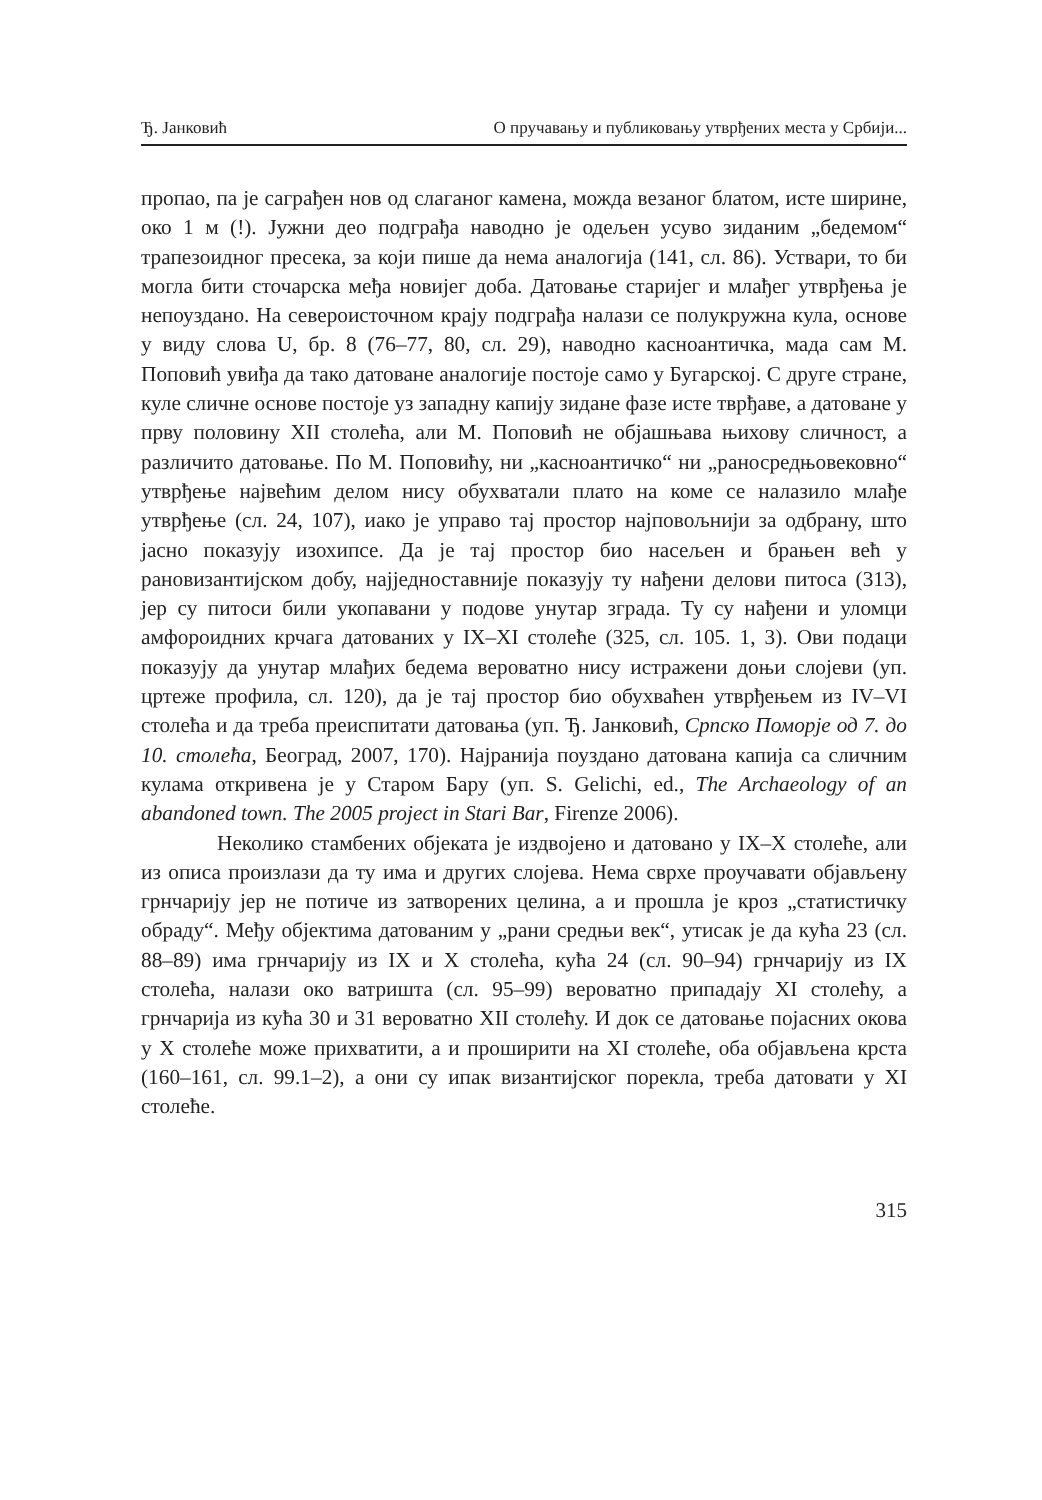Ђ. Јанковић О пручавању и публиковању утврђених места у Србији...
пропао, па је саграђен нов од слаганог камена, можда везаног блатом, исте ширине, око 1 м (!). Јужни део подграђа наводно је одељен усуво зиданим „бедемом“ трапезоидног пресека, за који пише да нема аналогија (141, сл. 86). Уствари, то би могла бити сточарска међа новијег доба. Датовање старијег и млађег утврђења је непоуздано. На североисточном крају подграђа налази се полукружна кула, основе у виду слова U, бр. 8 (76–77, 80, сл. 29), наводно касноантичка, мада сам М. Поповић увиђа да тако датоване аналогије постоје само у Бугарској. С друге стране, куле сличне основе постоје уз западну капију зидане фазе исте тврђаве, а датоване у прву половину XII столећа, али М. Поповић не објашњава њихову сличност, а различито датовање. По М. Поповићу, ни „касноантичко“ ни „раносредњовековно“ утврђење највећим делом нису обухватали плато на коме се налазило млађе утврђење (сл. 24, 107), иако је управо тај простор најповољнији за одбрану, што јасно показују изохипсе. Да је тај простор био насељен и брањен већ у рановизантијском добу, најједноставније показују ту нађени делови питоса (313), јер су питоси били укопавани у подове унутар зграда. Ту су нађени и уломци амфороидних крчага датованих у IX–XI столеће (325, сл. 105. 1, 3). Ови подаци показују да унутар млађих бедема вероватно нису истражени доњи слојеви (уп. цртеже профила, сл. 120), да је тај простор био обухваћен утврђењем из IV–VI столећа и да треба преиспитати датовања (уп. Ђ. Јанковић, Српско Поморје од 7. до 10. столећа, Београд, 2007, 170). Најранија поуздано датована капија са сличним кулама откривена је у Старом Бару (уп. S. Gelichi, ed., The Archaeology of an abandoned town. The 2005 project in Stari Bar, Firenze 2006).
Неколико стамбених објеката је издвојено и датовано у IX–X столеће, али из описа произлази да ту има и других слојева. Нема сврхе проучавати објављену грнчарију јер не потиче из затворених целина, а и прошла је кроз „статистичку обраду“. Међу објектима датованим у „рани средњи век“, утисак је да кућа 23 (сл. 88–89) има грнчарију из IX и X столећа, кућа 24 (сл. 90–94) грнчарију из IX столећа, налази око ватришта (сл. 95–99) вероватно припадају XI столећу, а грнчарија из кућа 30 и 31 вероватно XII столећу. И док се датовање појасних окова у X столеће може прихватити, а и проширити на XI столеће, оба објављена крста (160–161, сл. 99.1–2), а они су ипак византијског порекла, треба датовати у XI столеће.
315